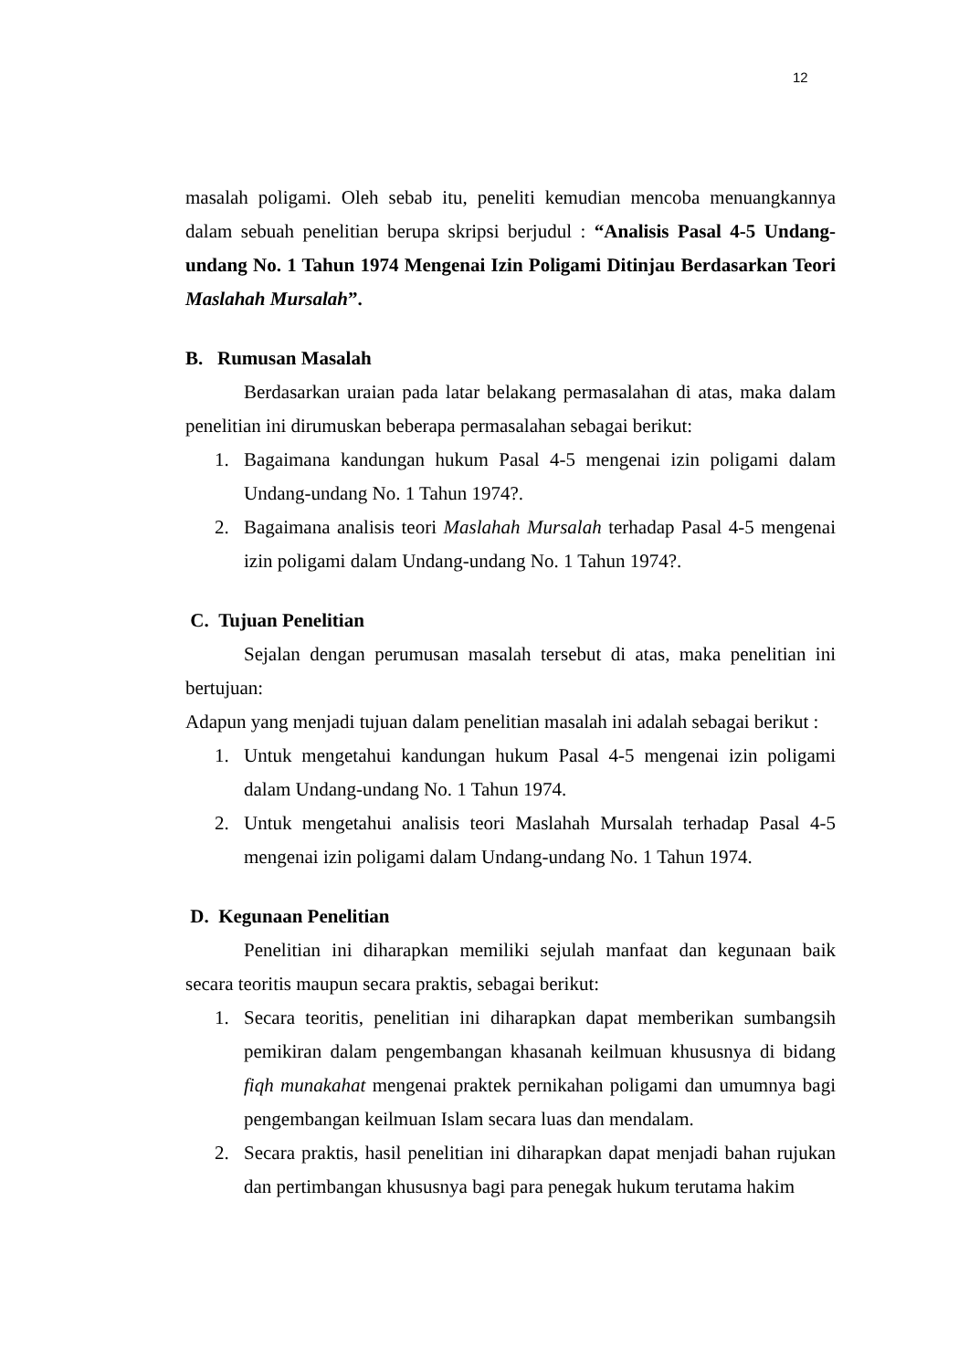12
masalah poligami. Oleh sebab itu, peneliti kemudian mencoba menuangkannya dalam sebuah penelitian berupa skripsi berjudul : “Analisis Pasal 4-5 Undang-undang No. 1 Tahun 1974 Mengenai Izin Poligami Ditinjau Berdasarkan Teori Maslahah Mursalah”.
B. Rumusan Masalah
Berdasarkan uraian pada latar belakang permasalahan di atas, maka dalam penelitian ini dirumuskan beberapa permasalahan sebagai berikut:
1. Bagaimana kandungan hukum Pasal 4-5 mengenai izin poligami dalam Undang-undang No. 1 Tahun 1974?.
2. Bagaimana analisis teori Maslahah Mursalah terhadap Pasal 4-5 mengenai izin poligami dalam Undang-undang No. 1 Tahun 1974?.
C. Tujuan Penelitian
Sejalan dengan perumusan masalah tersebut di atas, maka penelitian ini bertujuan:
Adapun yang menjadi tujuan dalam penelitian masalah ini adalah sebagai berikut :
1. Untuk mengetahui kandungan hukum Pasal 4-5 mengenai izin poligami dalam Undang-undang No. 1 Tahun 1974.
2. Untuk mengetahui analisis teori Maslahah Mursalah terhadap Pasal 4-5 mengenai izin poligami dalam Undang-undang No. 1 Tahun 1974.
D. Kegunaan Penelitian
Penelitian ini diharapkan memiliki sejulah manfaat dan kegunaan baik secara teoritis maupun secara praktis, sebagai berikut:
1. Secara teoritis, penelitian ini diharapkan dapat memberikan sumbangsih pemikiran dalam pengembangan khasanah keilmuan khususnya di bidang fiqh munakahat mengenai praktek pernikahan poligami dan umumnya bagi pengembangan keilmuan Islam secara luas dan mendalam.
2. Secara praktis, hasil penelitian ini diharapkan dapat menjadi bahan rujukan dan pertimbangan khususnya bagi para penegak hukum terutama hakim